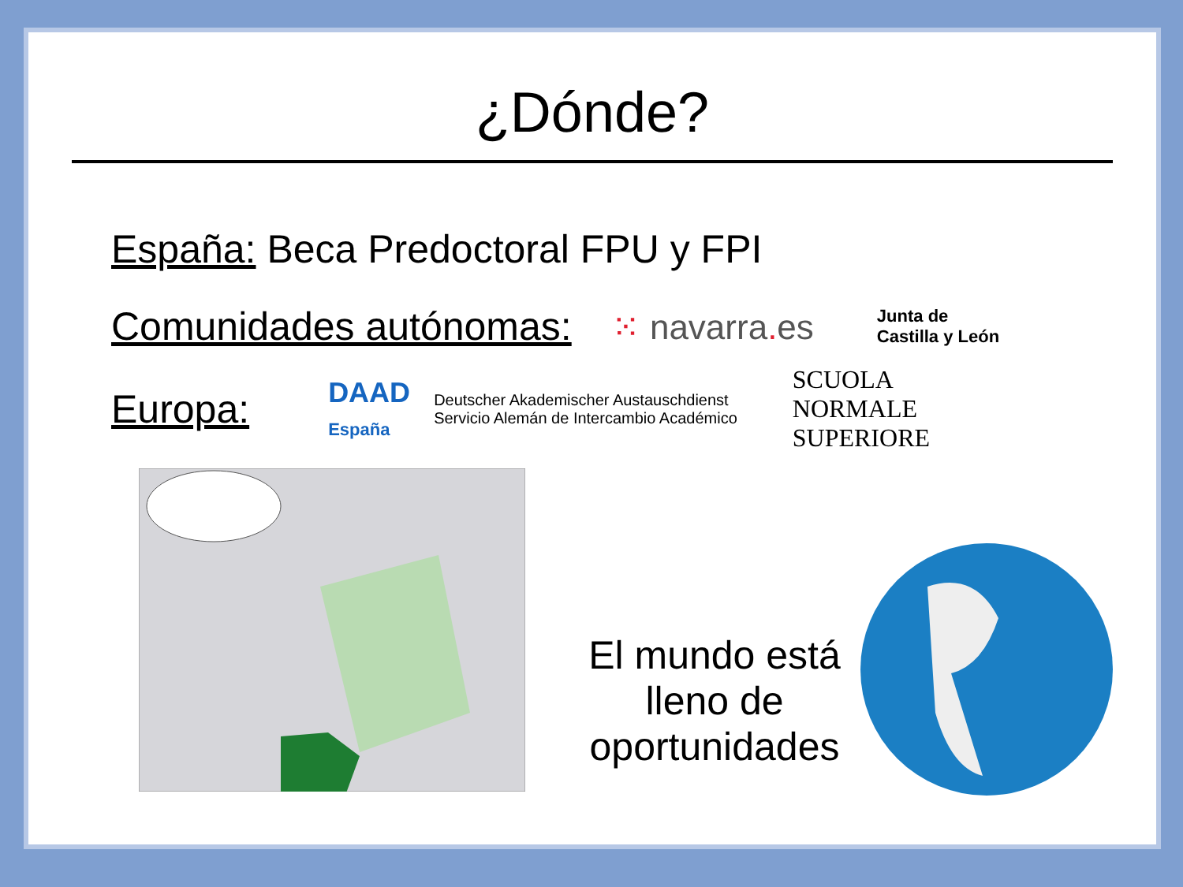¿Dónde?
España: Beca Predoctoral FPU y FPI
Comunidades autónomas: ⁙ navarra. es Junta de
Castilla y León
Europa: DAAD
España Deutscher Akademischer Austauschdienst
Servicio Alemán de Intercambio Académico SCUOLA
NORMALE
SUPERIORE
El mundo está lleno de oportunidades